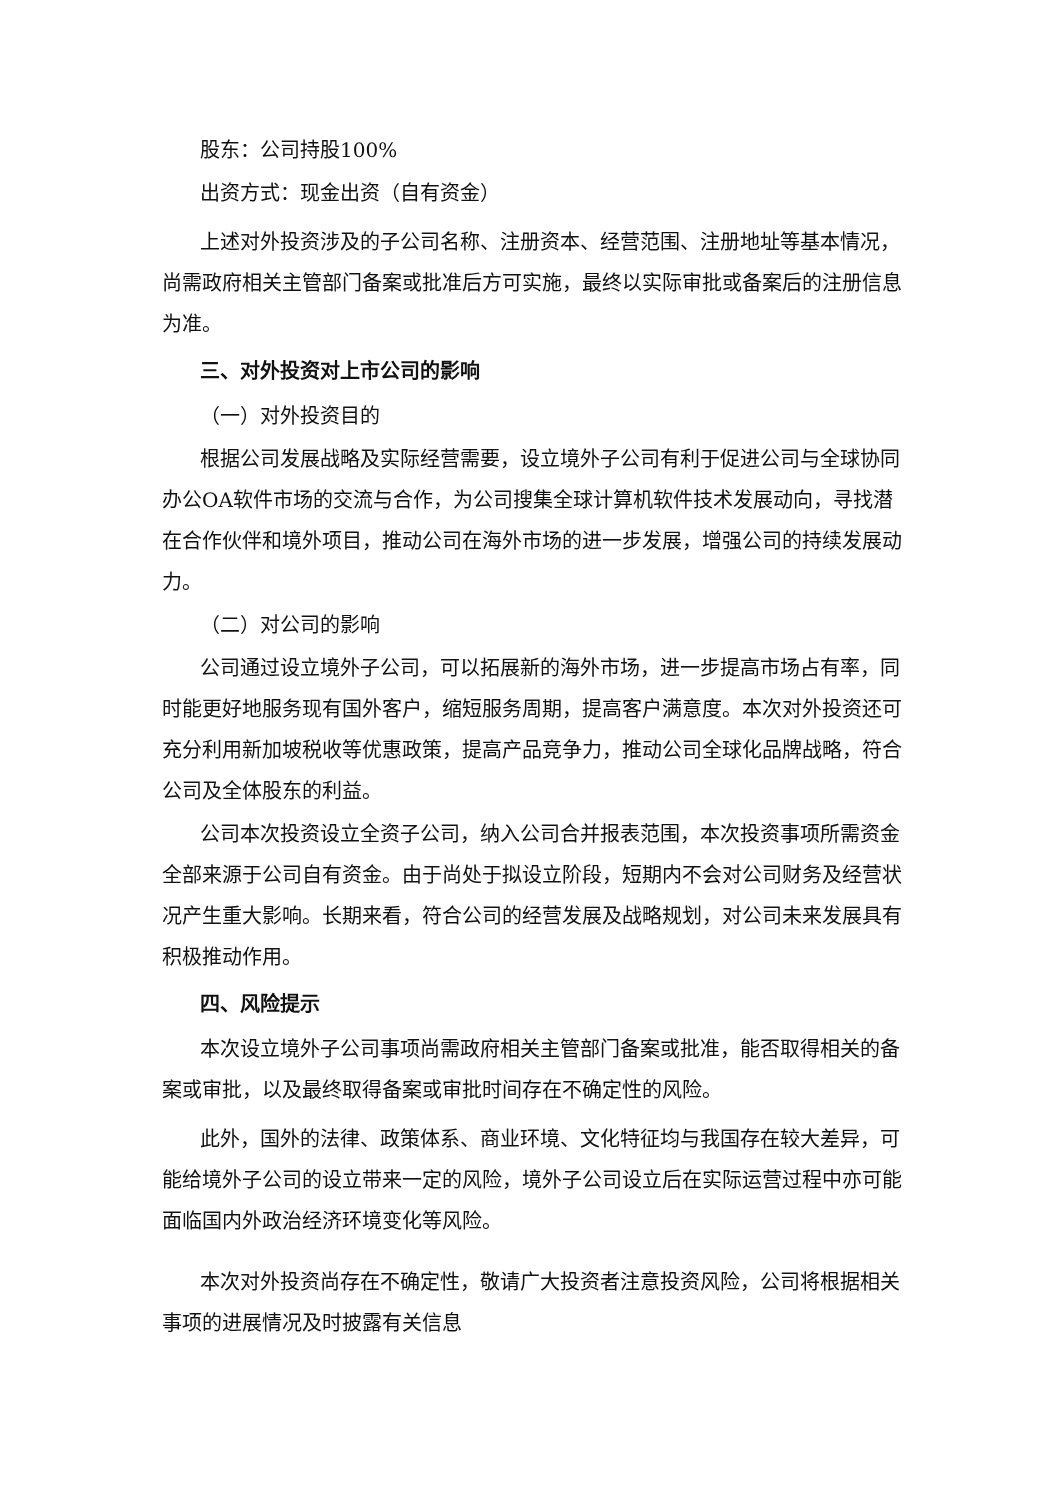股东：公司持股100%
出资方式：现金出资（自有资金）
上述对外投资涉及的子公司名称、注册资本、经营范围、注册地址等基本情况，尚需政府相关主管部门备案或批准后方可实施，最终以实际审批或备案后的注册信息为准。
三、对外投资对上市公司的影响
（一）对外投资目的
根据公司发展战略及实际经营需要，设立境外子公司有利于促进公司与全球协同办公OA软件市场的交流与合作，为公司搜集全球计算机软件技术发展动向，寻找潜在合作伙伴和境外项目，推动公司在海外市场的进一步发展，增强公司的持续发展动力。
（二）对公司的影响
公司通过设立境外子公司，可以拓展新的海外市场，进一步提高市场占有率，同时能更好地服务现有国外客户，缩短服务周期，提高客户满意度。本次对外投资还可充分利用新加坡税收等优惠政策，提高产品竞争力，推动公司全球化品牌战略，符合公司及全体股东的利益。
公司本次投资设立全资子公司，纳入公司合并报表范围，本次投资事项所需资金全部来源于公司自有资金。由于尚处于拟设立阶段，短期内不会对公司财务及经营状况产生重大影响。长期来看，符合公司的经营发展及战略规划，对公司未来发展具有积极推动作用。
四、风险提示
本次设立境外子公司事项尚需政府相关主管部门备案或批准，能否取得相关的备案或审批，以及最终取得备案或审批时间存在不确定性的风险。
此外，国外的法律、政策体系、商业环境、文化特征均与我国存在较大差异，可能给境外子公司的设立带来一定的风险，境外子公司设立后在实际运营过程中亦可能面临国内外政治经济环境变化等风险。
本次对外投资尚存在不确定性，敬请广大投资者注意投资风险，公司将根据相关事项的进展情况及时披露有关信息